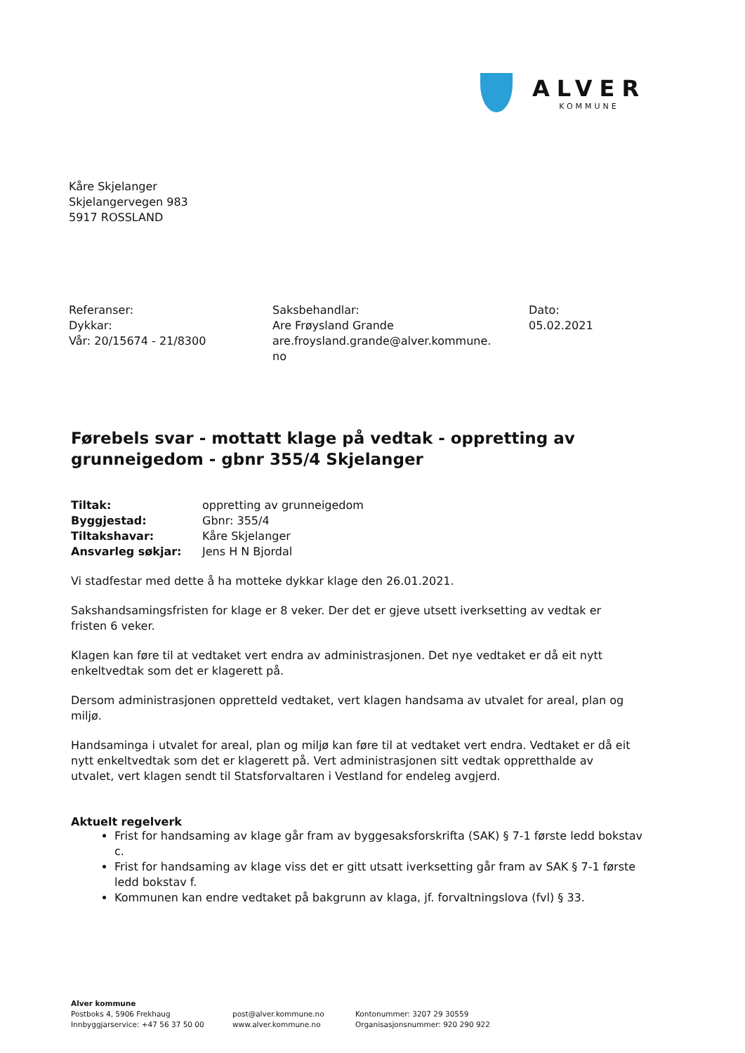ALVER
KOMMUNE
Kåre Skjelanger
Skjelangervegen 983
5917 ROSSLAND
Referanser:
Dykkar:
Vår: 20/15674 - 21/8300
Saksbehandlar:
Are Frøysland Grande
are.froysland.grande@alver.kommune.
no
Dato:
05.02.2021
Førebels svar - mottatt klage på vedtak - oppretting av grunneigedom - gbnr 355/4 Skjelanger
| Tiltak: | oppretting av grunneigedom |
| Byggjestad: | Gbnr: 355/4 |
| Tiltakshavar: | Kåre Skjelanger |
| Ansvarleg søkjar: | Jens H N Bjordal |
Vi stadfestar med dette å ha motteke dykkar klage den 26.01.2021.
Sakshandsamingsfristen for klage er 8 veker. Der det er gjeve utsett iverksetting av vedtak er fristen 6 veker.
Klagen kan føre til at vedtaket vert endra av administrasjonen. Det nye vedtaket er då eit nytt enkeltvedtak som det er klagerett på.
Dersom administrasjonen oppretteld vedtaket, vert klagen handsama av utvalet for areal, plan og miljø.
Handsaminga i utvalet for areal, plan og miljø kan føre til at vedtaket vert endra. Vedtaket er då eit nytt enkeltvedtak som det er klagerett på. Vert administrasjonen sitt vedtak oppretthalde av utvalet, vert klagen sendt til Statsforvaltaren i Vestland for endeleg avgjerd.
Aktuelt regelverk
Frist for handsaming av klage går fram av byggesaksforskrifta (SAK) § 7-1 første ledd bokstav c.
Frist for handsaming av klage viss det er gitt utsatt iverksetting går fram av SAK § 7-1 første ledd bokstav f.
Kommunen kan endre vedtaket på bakgrunn av klaga, jf. forvaltningslova (fvl) § 33.
Alver kommune
Postboks 4, 5906 Frekhaug
Innbyggjarservice: +47 56 37 50 00
post@alver.kommune.no
www.alver.kommune.no
Kontonummer: 3207 29 30559
Organisasjonsnummer: 920 290 922